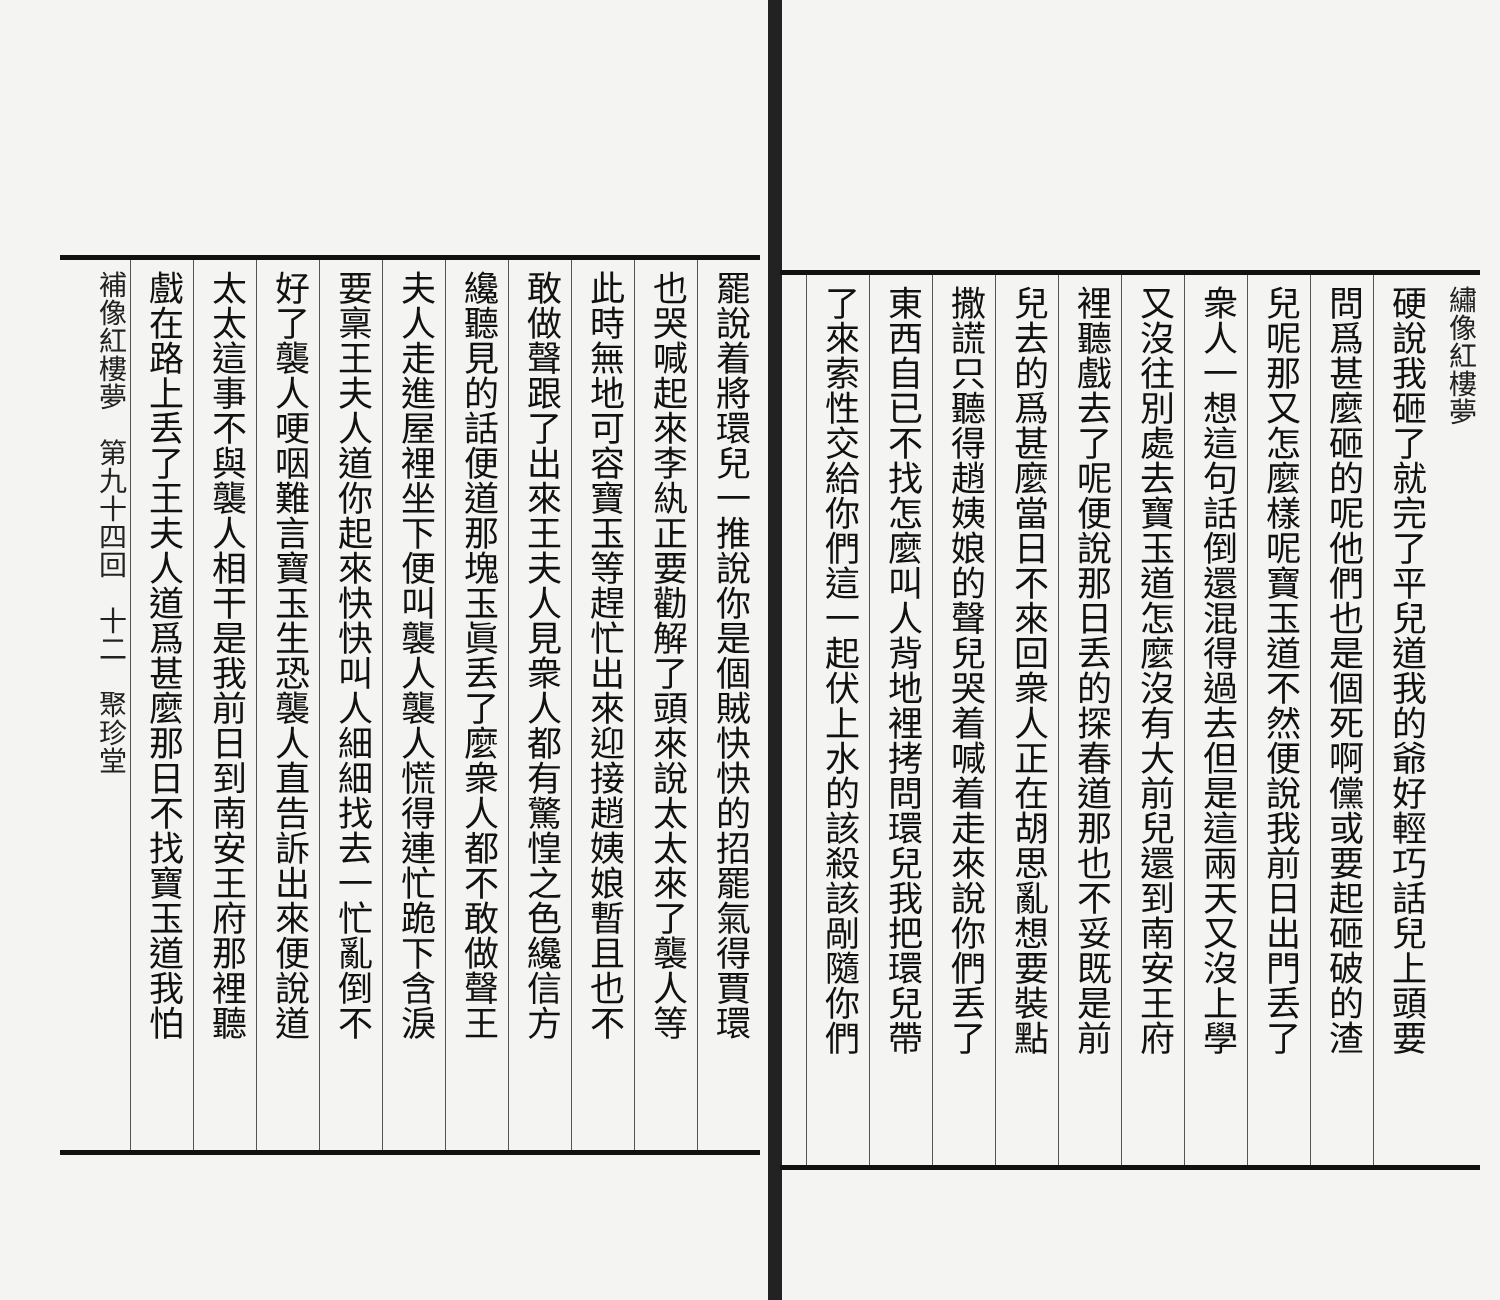繡像紅樓夢
硬說我砸了就完了平兒道我的爺好輕巧話兒上頭要
問爲甚麼砸的呢他們也是個死啊儻或要起砸破的渣
兒呢那又怎麼樣呢寶玉道不然便說我前日出門丢了
衆人一想這句話倒還混得過去但是這兩天又沒上學
又沒往別處去寶玉道怎麼沒有大前兒還到南安王府
裡聽戲去了呢便說那日丢的探春道那也不妥既是前
兒去的爲甚麼當日不來回衆人正在胡思亂想要裝點
撒謊只聽得趙姨娘的聲兒哭着喊着走來說你們丢了
東西自已不找怎麼叫人背地裡拷問環兒我把環兒帶
了來索性交給你們這一起伏上水的該殺該剮隨你們
罷說着將環兒一推說你是個賊快快的招罷氣得賈環
也哭喊起來李紈正要勸解了頭來說太太來了襲人等
此時無地可容寶玉等趕忙出來迎接趙姨娘暫且也不
敢做聲跟了出來王夫人見衆人都有驚惶之色纔信方
纔聽見的話便道那塊玉眞丢了麼衆人都不敢做聲王
夫人走進屋裡坐下便叫襲人襲人慌得連忙跪下含淚
要稟王夫人道你起來快快叫人細細找去一忙亂倒不
好了襲人哽咽難言寶玉生恐襲人直告訴出來便說道
太太這事不與襲人相干是我前日到南安王府那裡聽
戲在路上丢了王夫人道爲甚麼那日不找寶玉道我怕
補像紅樓夢　第九十四回　十二　聚珍堂